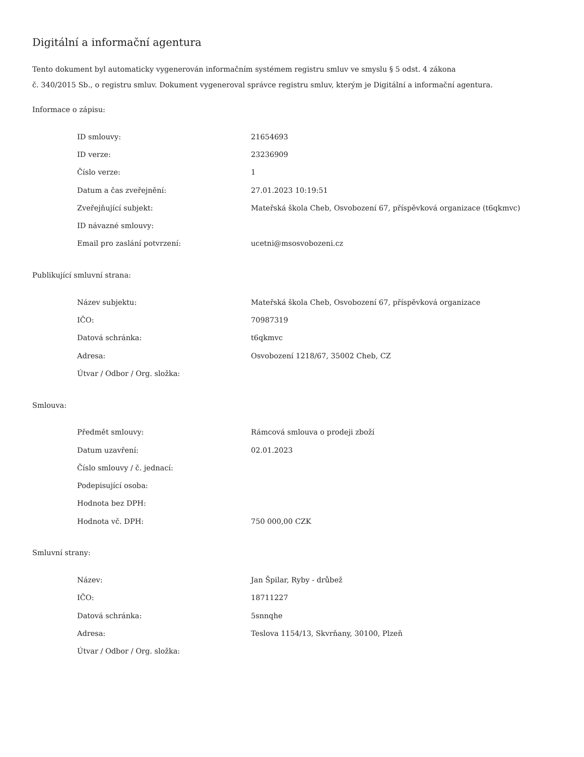Digitální a informační agentura
Tento dokument byl automaticky vygenerován informačním systémem registru smluv ve smyslu § 5 odst. 4 zákona
č. 340/2015 Sb., o registru smluv. Dokument vygeneroval správce registru smluv, kterým je Digitální a informační agentura.
Informace o zápisu:
| ID smlouvy: | 21654693 |
| ID verze: | 23236909 |
| Číslo verze: | 1 |
| Datum a čas zveřejnění: | 27.01.2023 10:19:51 |
| Zveřejňující subjekt: | Mateřská škola Cheb, Osvobození 67, příspěvková organizace (t6qkmvc) |
| ID návazné smlouvy: | |
| Email pro zaslání potvrzení: | ucetni@msosvobozeni.cz |
Publikující smluvní strana:
| Název subjektu: | Mateřská škola Cheb, Osvobození 67, příspěvková organizace |
| IČO: | 70987319 |
| Datová schránka: | t6qkmvc |
| Adresa: | Osvobození 1218/67, 35002 Cheb, CZ |
| Útvar / Odbor / Org. složka: | |
Smlouva:
| Předmět smlouvy: | Rámcová smlouva o prodeji zboží |
| Datum uzavření: | 02.01.2023 |
| Číslo smlouvy / č. jednací: | |
| Podepisující osoba: | |
| Hodnota bez DPH: | |
| Hodnota vč. DPH: | 750 000,00 CZK |
Smluvní strany:
| Název: | Jan Špilar, Ryby - drůbež |
| IČO: | 18711227 |
| Datová schránka: | 5snnqhe |
| Adresa: | Teslova 1154/13, Skvrňany, 30100, Plzeň |
| Útvar / Odbor / Org. složka: | |